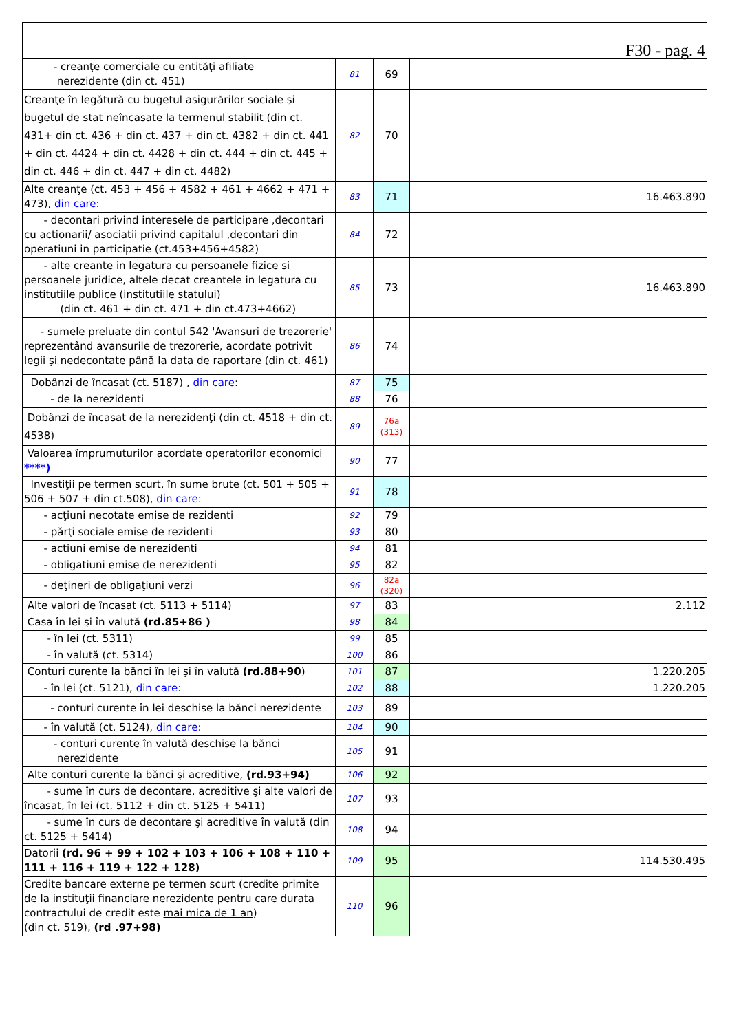| F30 - pag. 4 | | | | |
| - creanţe comerciale cu entităţi afiliate nerezidente (din ct. 451) | 81 | 69 | | |
| Creanţe în legătură cu bugetul asigurărilor sociale şi bugetul de stat neîncasate la termenul stabilit (din ct. 431+ din ct. 436 + din ct. 437 + din ct. 4382 + din ct. 441 + din ct. 4424 + din ct. 4428 + din ct. 444 + din ct. 445 + din ct. 446 + din ct. 447 + din ct. 4482) | 82 | 70 | | |
| Alte creanţe (ct. 453 + 456 + 4582 + 461 + 4662 + 471 + 473), din care : | 83 | 71 | | 16.463.890 |
| - decontari privind interesele de participare ,decontari cu actionarii/ asociatii privind capitalul ,decontari din operatiuni in participatie (ct.453+456+4582) | 84 | 72 | | |
| - alte creante in legatura cu persoanele fizice si persoanele juridice, altele decat creantele in legatura cu institutiile publice (institutiile statului) (din ct. 461 + din ct. 471 + din ct.473+4662) | 85 | 73 | | 16.463.890 |
| - sumele preluate din contul 542 'Avansuri de trezorerie' reprezentând avansurile de trezorerie, acordate potrivit legii şi nedecontate până la data de raportare (din ct. 461) | 86 | 74 | | |
| Dobânzi de încasat (ct. 5187) , din care : | 87 | 75 | | |
| - de la nerezidenti | 88 | 76 | | |
| Dobânzi de încasat de la nerezidenţi (din ct. 4518 + din ct. 4538) | 89 | 76a (313) | | |
| Valoarea împrumuturilor acordate operatorilor economici ****) | 90 | 77 | | |
| Investiţii pe termen scurt, în sume brute (ct. 501 + 505 + 506 + 507 + din ct.508), din care: | 91 | 78 | | |
| - acţiuni necotate emise de rezidenti | 92 | 79 | | |
| - părţi sociale emise de rezidenti | 93 | 80 | | |
| - actiuni emise de nerezidenti | 94 | 81 | | |
| - obligatiuni emise de nerezidenti | 95 | 82 | | |
| - deţineri de obligaţiuni verzi | 96 | 82a (320) | | |
| Alte valori de încasat (ct. 5113 + 5114) | 97 | 83 | | 2.112 |
| Casa în lei şi în valută (rd.85+86 ) | 98 | 84 | | |
| - în lei (ct. 5311) | 99 | 85 | | |
| - în valută (ct. 5314) | 100 | 86 | | |
| Conturi curente la bănci în lei şi în valută (rd.88+90 ) | 101 | 87 | | 1.220.205 |
| - în lei (ct. 5121), din care : | 102 | 88 | | 1.220.205 |
| - conturi curente în lei deschise la bănci nerezidente | 103 | 89 | | |
| - în valută (ct. 5124), din care : | 104 | 90 | | |
| - conturi curente în valută deschise la bănci nerezidente | 105 | 91 | | |
| Alte conturi curente la bănci şi acreditive, (rd.93+94) | 106 | 92 | | |
| - sume în curs de decontare, acreditive şi alte valori de încasat, în lei (ct. 5112 + din ct. 5125 + 5411) | 107 | 93 | | |
| - sume în curs de decontare şi acreditive în valută (din ct. 5125 + 5414) | 108 | 94 | | |
| Datorii (rd. 96 + 99 + 102 + 103 + 106 + 108 + 110 + 111 + 116 + 119 + 122 + 128) | 109 | 95 | | 114.530.495 |
| Credite bancare externe pe termen scurt (credite primite de la instituţii financiare nerezidente pentru care durata contractului de credit este mai mica de 1 an ) (din ct. 519), (rd .97+98) | 110 | 96 | | |